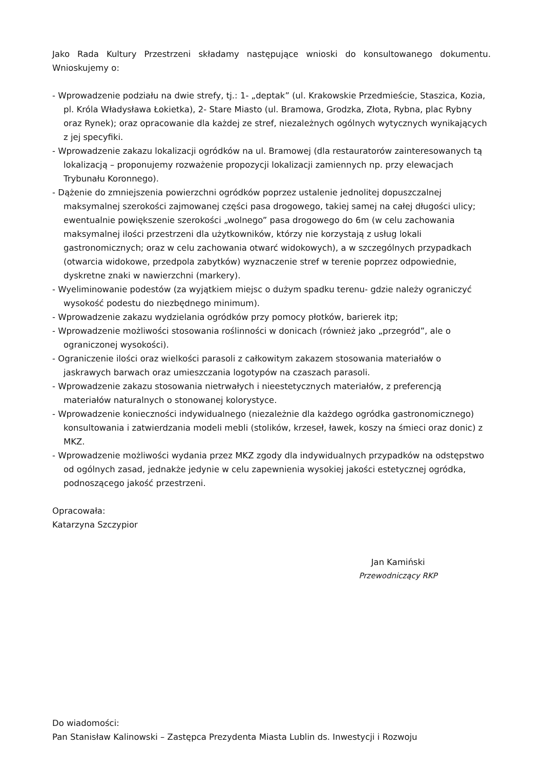Jako Rada Kultury Przestrzeni składamy następujące wnioski do konsultowanego dokumentu. Wnioskujemy o:
- Wprowadzenie podziału na dwie strefy, tj.: 1- „deptak” (ul. Krakowskie Przedmieście, Staszica, Kozia, pl. Króla Władysława Łokietka), 2- Stare Miasto (ul. Bramowa, Grodzka, Złota, Rybna, plac Rybny oraz Rynek); oraz opracowanie dla każdej ze stref, niezależnych ogólnych wytycznych wynikających z jej specyfiki.
- Wprowadzenie zakazu lokalizacji ogródków na ul. Bramowej (dla restauratorów zainteresowanych tą lokalizacją – proponujemy rozważenie propozycji lokalizacji zamiennych np. przy elewacjach Trybunału Koronnego).
- Dążenie do zmniejszenia powierzchni ogródków poprzez ustalenie jednolitej dopuszczalnej maksymalnej szerokości zajmowanej części pasa drogowego, takiej samej na całej długości ulicy; ewentualnie powiększenie szerokości „wolnego” pasa drogowego do 6m (w celu zachowania maksymalnej ilości przestrzeni dla użytkowników, którzy nie korzystają z usług lokali gastronomicznych; oraz w celu zachowania otwarć widokowych), a w szczególnych przypadkach (otwarcia widokowe, przedpola zabytków) wyznaczenie stref w terenie poprzez odpowiednie, dyskretne znaki w nawierzchni (markery).
- Wyeliminowanie podestów (za wyjątkiem miejsc o dużym spadku terenu- gdzie należy ograniczyć wysokość podestu do niezbędnego minimum).
- Wprowadzenie zakazu wydzielania ogródków przy pomocy płotków, barierek itp;
- Wprowadzenie możliwości stosowania roślinności w donicach (również jako „przegród”, ale o ograniczonej wysokości).
- Ograniczenie ilości oraz wielkości parasoli z całkowitym zakazem stosowania materiałów o jaskrawych barwach oraz umieszczania logotypów na czaszach parasoli.
- Wprowadzenie zakazu stosowania nietrwałych i nieestetycznych materiałów, z preferencją materiałów naturalnych o stonowanej kolorystyce.
- Wprowadzenie konieczności indywidualnego (niezależnie dla każdego ogródka gastronomicznego) konsultowania i zatwierdzania modeli mebli (stolików, krzeseł, ławek, koszy na śmieci oraz donic) z MKZ.
- Wprowadzenie możliwości wydania przez MKZ zgody dla indywidualnych przypadków na odstępstwo od ogólnych zasad, jednakże jedynie w celu zapewnienia wysokiej jakości estetycznej ogródka, podnoszącego jakość przestrzeni.
Opracowała:
Katarzyna Szczypior
Jan Kamiński
Przewodniczący RKP
Do wiadomości:
Pan Stanisław Kalinowski – Zastępca Prezydenta Miasta Lublin ds. Inwestycji i Rozwoju